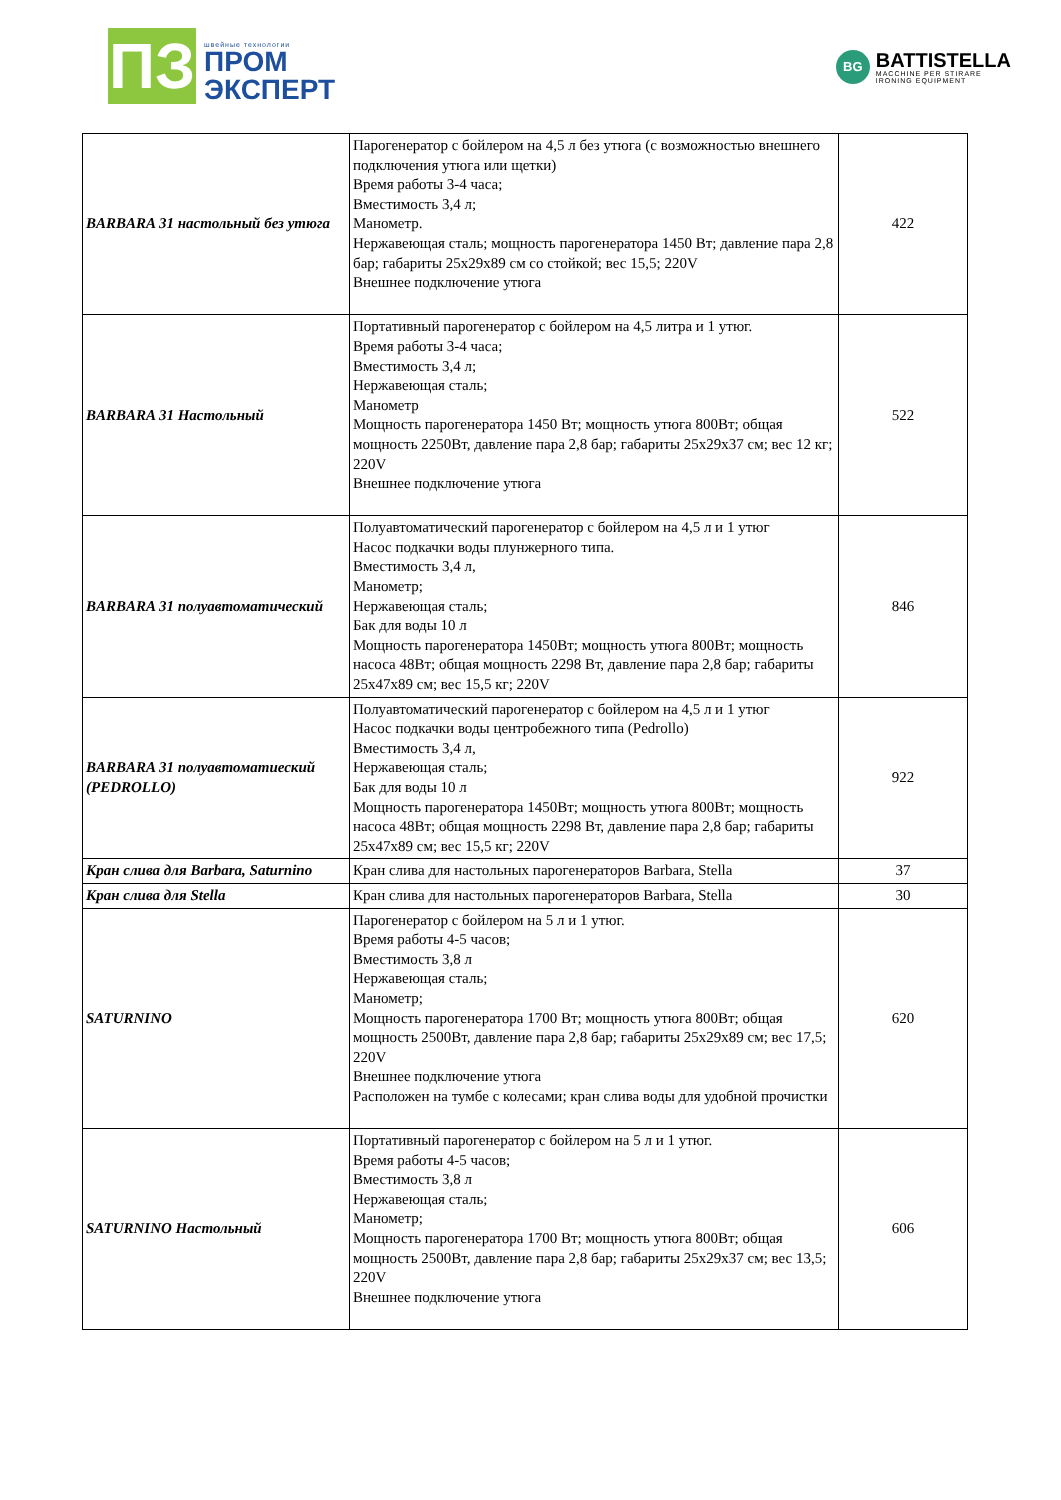ПЗ
швейные технологии
ПРОМ
ЭКСПЕРТ
BG
BATTISTELLA
MACCHINE PER STIRARE
IRONING EQUIPMENT
| BARBARA 31 настольный без утюга | Парогенератор с бойлером на 4,5 л без утюга (с возможностью внешнего подключения утюга или щетки) Время работы 3-4 часа; Вместимость 3,4 л; Манометр. Нержавеющая сталь; мощность парогенератора 1450 Вт; давление пара 2,8 бар; габариты 25x29x89 см со стойкой; вес 15,5; 220V Внешнее подключение утюга | 422 |
| BARBARA 31 Настольный | Портативный парогенератор с бойлером на 4,5 литра и 1 утюг. Время работы 3-4 часа; Вместимость 3,4 л; Нержавеющая сталь; Манометр Мощность парогенератора 1450 Вт; мощность утюга 800Вт; общая мощность 2250Вт, давление пара 2,8 бар; габариты 25x29x37 см; вес 12 кг; 220V Внешнее подключение утюга | 522 |
| BARBARA 31 полуавтоматический | Полуавтоматический парогенератор с бойлером на 4,5 л и 1 утюг Насос подкачки воды плунжерного типа. Вместимость 3,4 л, Манометр; Нержавеющая сталь; Бак для воды 10 л Мощность парогенератора 1450Вт; мощность утюга 800Вт; мощность насоса 48Вт; общая мощность 2298 Вт, давление пара 2,8 бар; габариты 25x47x89 см; вес 15,5 кг; 220V | 846 |
| BARBARA 31 полуавтоматиеский (PEDROLLO) | Полуавтоматический парогенератор с бойлером на 4,5 л и 1 утюг Насос подкачки воды центробежного типа (Pedrollo) Вместимость 3,4 л, Нержавеющая сталь; Бак для воды 10 л Мощность парогенератора 1450Вт; мощность утюга 800Вт; мощность насоса 48Вт; общая мощность 2298 Вт, давление пара 2,8 бар; габариты 25x47x89 см; вес 15,5 кг; 220V | 922 |
| Кран слива для Barbara, Saturnino | Кран слива для настольных парогенераторов Barbara, Stella | 37 |
| Кран слива для Stella | Кран слива для настольных парогенераторов Barbara, Stella | 30 |
| SATURNINO | Парогенератор с бойлером на 5 л и 1 утюг. Время работы 4-5 часов; Вместимость 3,8 л Нержавеющая сталь; Манометр; Мощность парогенератора 1700 Вт; мощность утюга 800Вт; общая мощность 2500Вт, давление пара 2,8 бар; габариты 25x29x89 см; вес 17,5; 220V Внешнее подключение утюга Расположен на тумбе с колесами; кран слива воды для удобной прочистки | 620 |
| SATURNINO Настольный | Портативный парогенератор с бойлером на 5 л и 1 утюг. Время работы 4-5 часов; Вместимость 3,8 л Нержавеющая сталь; Манометр; Мощность парогенератора 1700 Вт; мощность утюга 800Вт; общая мощность 2500Вт, давление пара 2,8 бар; габариты 25x29x37 см; вес 13,5; 220V Внешнее подключение утюга | 606 |